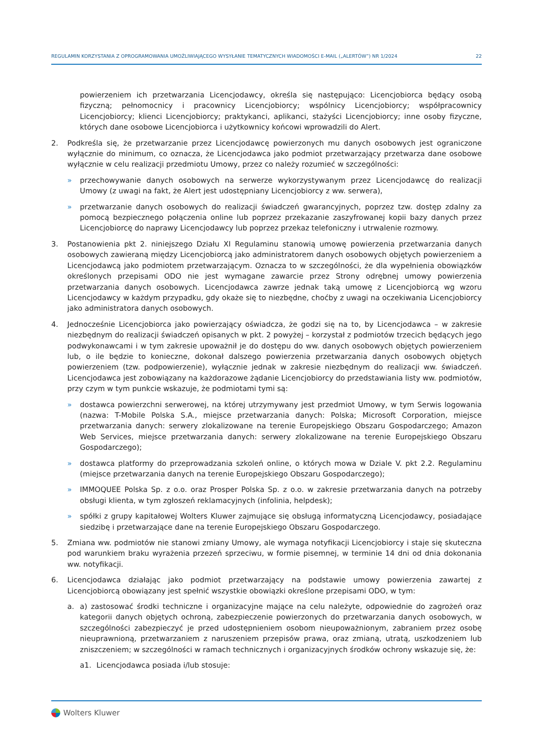REGULAMIN KORZYSTANIA Z OPROGRAMOWANIA UMOŻLIWIAJĄCEGO WYSYŁANIE TEMATYCZNYCH WIADOMOŚCI E-MAIL („ALERTÓW”) NR 1/2024 22
powierzeniem ich przetwarzania Licencjodawcy, określa się następująco: Licencjobiorca będący osobą fizyczną; pełnomocnicy i pracownicy Licencjobiorcy; wspólnicy Licencjobiorcy; współpracownicy Licencjobiorcy; klienci Licencjobiorcy; praktykanci, aplikanci, stażyści Licencjobiorcy; inne osoby fizyczne, których dane osobowe Licencjobiorca i użytkownicy końcowi wprowadzili do Alert.
2. Podkreśla się, że przetwarzanie przez Licencjodawcę powierzonych mu danych osobowych jest ograniczone wyłącznie do minimum, co oznacza, że Licencjodawca jako podmiot przetwarzający przetwarza dane osobowe wyłącznie w celu realizacji przedmiotu Umowy, przez co należy rozumieć w szczególności:
» przechowywanie danych osobowych na serwerze wykorzystywanym przez Licencjodawcę do realizacji Umowy (z uwagi na fakt, że Alert jest udostępniany Licencjobiorcy z ww. serwera),
» przetwarzanie danych osobowych do realizacji świadczeń gwarancyjnych, poprzez tzw. dostęp zdalny za pomocą bezpiecznego połączenia online lub poprzez przekazanie zaszyfrowanej kopii bazy danych przez Licencjobiorcę do naprawy Licencjodawcy lub poprzez przekaz telefoniczny i utrwalenie rozmowy.
3. Postanowienia pkt 2. niniejszego Działu XI Regulaminu stanowią umowę powierzenia przetwarzania danych osobowych zawieraną między Licencjobiorcą jako administratorem danych osobowych objętych powierzeniem a Licencjodawcą jako podmiotem przetwarzającym. Oznacza to w szczególności, że dla wypełnienia obowiązków określonych przepisami ODO nie jest wymagane zawarcie przez Strony odrębnej umowy powierzenia przetwarzania danych osobowych. Licencjodawca zawrze jednak taką umowę z Licencjobiorcą wg wzoru Licencjodawcy w każdym przypadku, gdy okaże się to niezbędne, choćby z uwagi na oczekiwania Licencjobiorcy jako administratora danych osobowych.
4. Jednocześnie Licencjobiorca jako powierzający oświadcza, że godzi się na to, by Licencjodawca – w zakresie niezbędnym do realizacji świadczeń opisanych w pkt. 2 powyżej – korzystał z podmiotów trzecich będących jego podwykonawcami i w tym zakresie upoważnił je do dostępu do ww. danych osobowych objętych powierzeniem lub, o ile będzie to konieczne, dokonał dalszego powierzenia przetwarzania danych osobowych objętych powierzeniem (tzw. podpowierzenie), wyłącznie jednak w zakresie niezbędnym do realizacji ww. świadczeń. Licencjodawca jest zobowiązany na każdorazowe żądanie Licencjobiorcy do przedstawiania listy ww. podmiotów, przy czym w tym punkcie wskazuje, że podmiotami tymi są:
» dostawca powierzchni serwerowej, na której utrzymywany jest przedmiot Umowy, w tym Serwis logowania (nazwa: T-Mobile Polska S.A., miejsce przetwarzania danych: Polska; Microsoft Corporation, miejsce przetwarzania danych: serwery zlokalizowane na terenie Europejskiego Obszaru Gospodarczego; Amazon Web Services, miejsce przetwarzania danych: serwery zlokalizowane na terenie Europejskiego Obszaru Gospodarczego);
» dostawca platformy do przeprowadzania szkoleń online, o których mowa w Dziale V. pkt 2.2. Regulaminu (miejsce przetwarzania danych na terenie Europejskiego Obszaru Gospodarczego);
» IMMOQUEE Polska Sp. z o.o. oraz Prosper Polska Sp. z o.o. w zakresie przetwarzania danych na potrzeby obsługi klienta, w tym zgłoszeń reklamacyjnych (infolinia, helpdesk);
» spółki z grupy kapitałowej Wolters Kluwer zajmujące się obsługą informatyczną Licencjodawcy, posiadające siedzibę i przetwarzające dane na terenie Europejskiego Obszaru Gospodarczego.
5. Zmiana ww. podmiotów nie stanowi zmiany Umowy, ale wymaga notyfikacji Licencjobiorcy i staje się skuteczna pod warunkiem braku wyrażenia przezeń sprzeciwu, w formie pisemnej, w terminie 14 dni od dnia dokonania ww. notyfikacji.
6. Licencjodawca działając jako podmiot przetwarzający na podstawie umowy powierzenia zawartej z Licencjobiorcą obowiązany jest spełnić wszystkie obowiązki określone przepisami ODO, w tym:
a. a) zastosować środki techniczne i organizacyjne mające na celu należyte, odpowiednie do zagrożeń oraz kategorii danych objętych ochroną, zabezpieczenie powierzonych do przetwarzania danych osobowych, w szczególności zabezpieczyć je przed udostępnieniem osobom nieupoważnionym, zabraniem przez osobę nieuprawnioną, przetwarzaniem z naruszeniem przepisów prawa, oraz zmianą, utratą, uszkodzeniem lub zniszczeniem; w szczególności w ramach technicznych i organizacyjnych środków ochrony wskazuje się, że:
a1. Licencjodawca posiada i/lub stosuje:
Wolters Kluwer